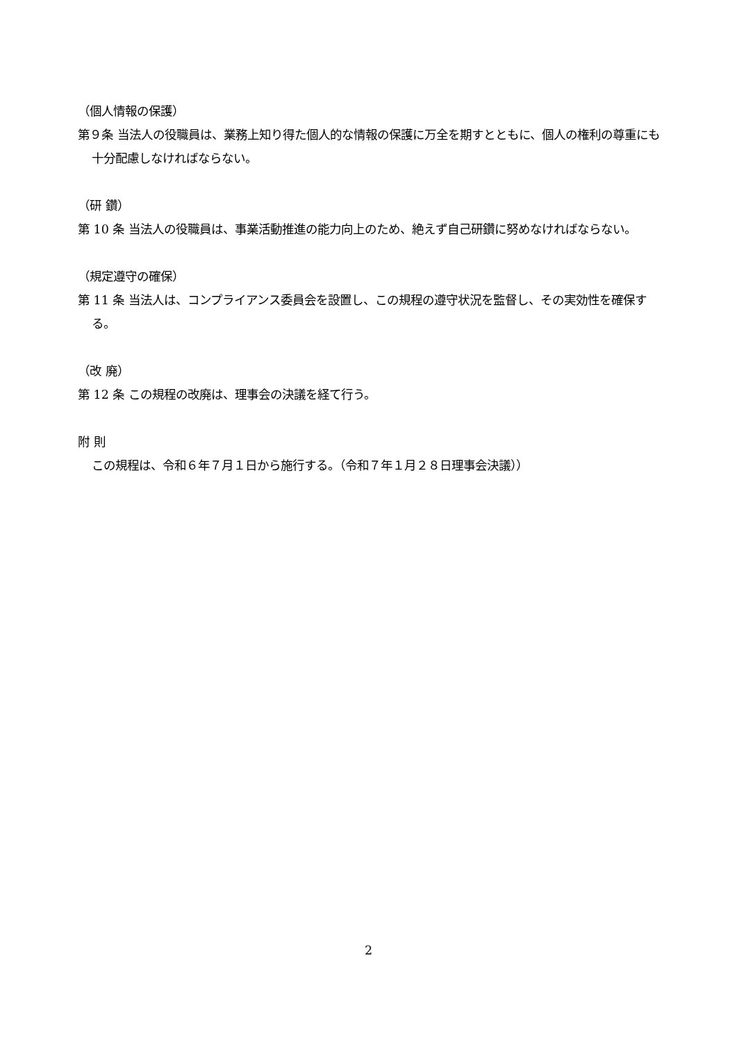（個人情報の保護）
第９条 当法人の役職員は、業務上知り得た個人的な情報の保護に万全を期すとともに、個人の権利の尊重にも十分配慮しなければならない。
（研 鑽）
第 10 条 当法人の役職員は、事業活動推進の能力向上のため、絶えず自己研鑽に努めなければならない。
（規定遵守の確保）
第 11 条 当法人は、コンプライアンス委員会を設置し、この規程の遵守状況を監督し、その実効性を確保する。
（改 廃）
第 12 条 この規程の改廃は、理事会の決議を経て行う。
附 則
この規程は、令和６年７月１日から施行する。（令和７年１月２８日理事会決議））
2